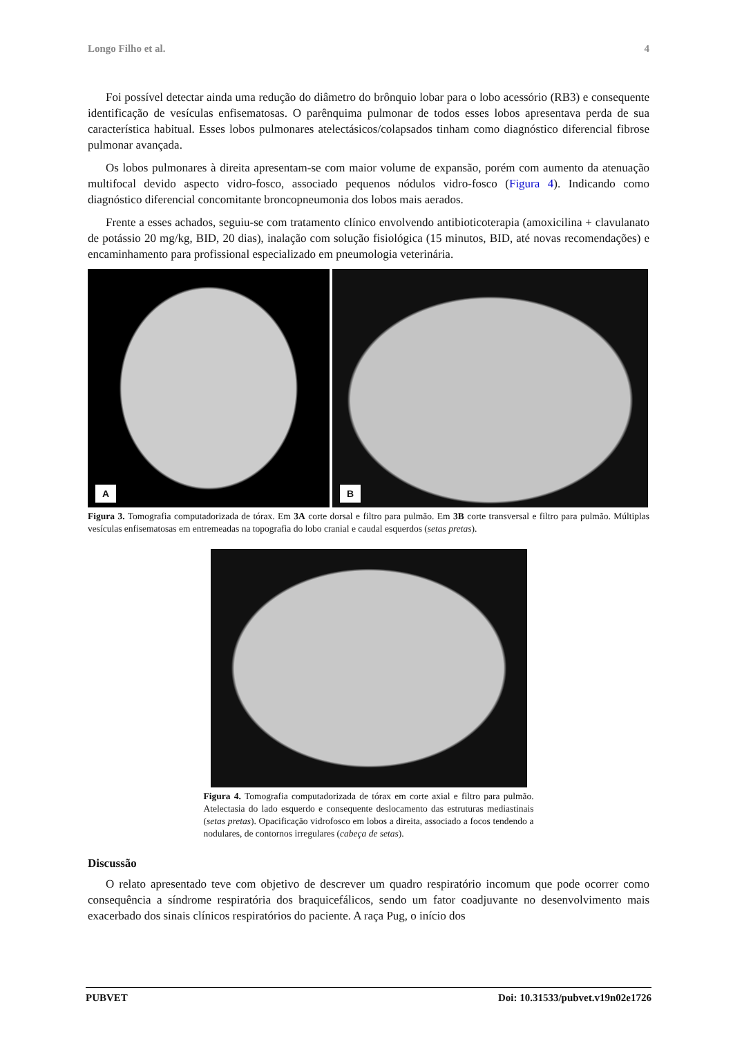Longo Filho et al. 4
Foi possível detectar ainda uma redução do diâmetro do brônquio lobar para o lobo acessório (RB3) e consequente identificação de vesículas enfisematosas. O parênquima pulmonar de todos esses lobos apresentava perda de sua característica habitual. Esses lobos pulmonares atelectásicos/colapsados tinham como diagnóstico diferencial fibrose pulmonar avançada.
Os lobos pulmonares à direita apresentam-se com maior volume de expansão, porém com aumento da atenuação multifocal devido aspecto vidro-fosco, associado pequenos nódulos vidro-fosco (Figura 4). Indicando como diagnóstico diferencial concomitante broncopneumonia dos lobos mais aerados.
Frente a esses achados, seguiu-se com tratamento clínico envolvendo antibioticoterapia (amoxicilina + clavulanato de potássio 20 mg/kg, BID, 20 dias), inalação com solução fisiológica (15 minutos, BID, até novas recomendações) e encaminhamento para profissional especializado em pneumologia veterinária.
A
B
Figura 3. Tomografia computadorizada de tórax. Em 3A corte dorsal e filtro para pulmão. Em 3B corte transversal e filtro para pulmão. Múltiplas vesículas enfisematosas em entremeadas na topografia do lobo cranial e caudal esquerdos (setas pretas).
Figura 4. Tomografia computadorizada de tórax em corte axial e filtro para pulmão. Atelectasia do lado esquerdo e consequente deslocamento das estruturas mediastinais (setas pretas). Opacificação vidrofosco em lobos a direita, associado a focos tendendo a nodulares, de contornos irregulares (cabeça de setas).
Discussão
O relato apresentado teve com objetivo de descrever um quadro respiratório incomum que pode ocorrer como consequência a síndrome respiratória dos braquicefálicos, sendo um fator coadjuvante no desenvolvimento mais exacerbado dos sinais clínicos respiratórios do paciente. A raça Pug, o início dos
PUBVET Doi: 10.31533/pubvet.v19n02e1726